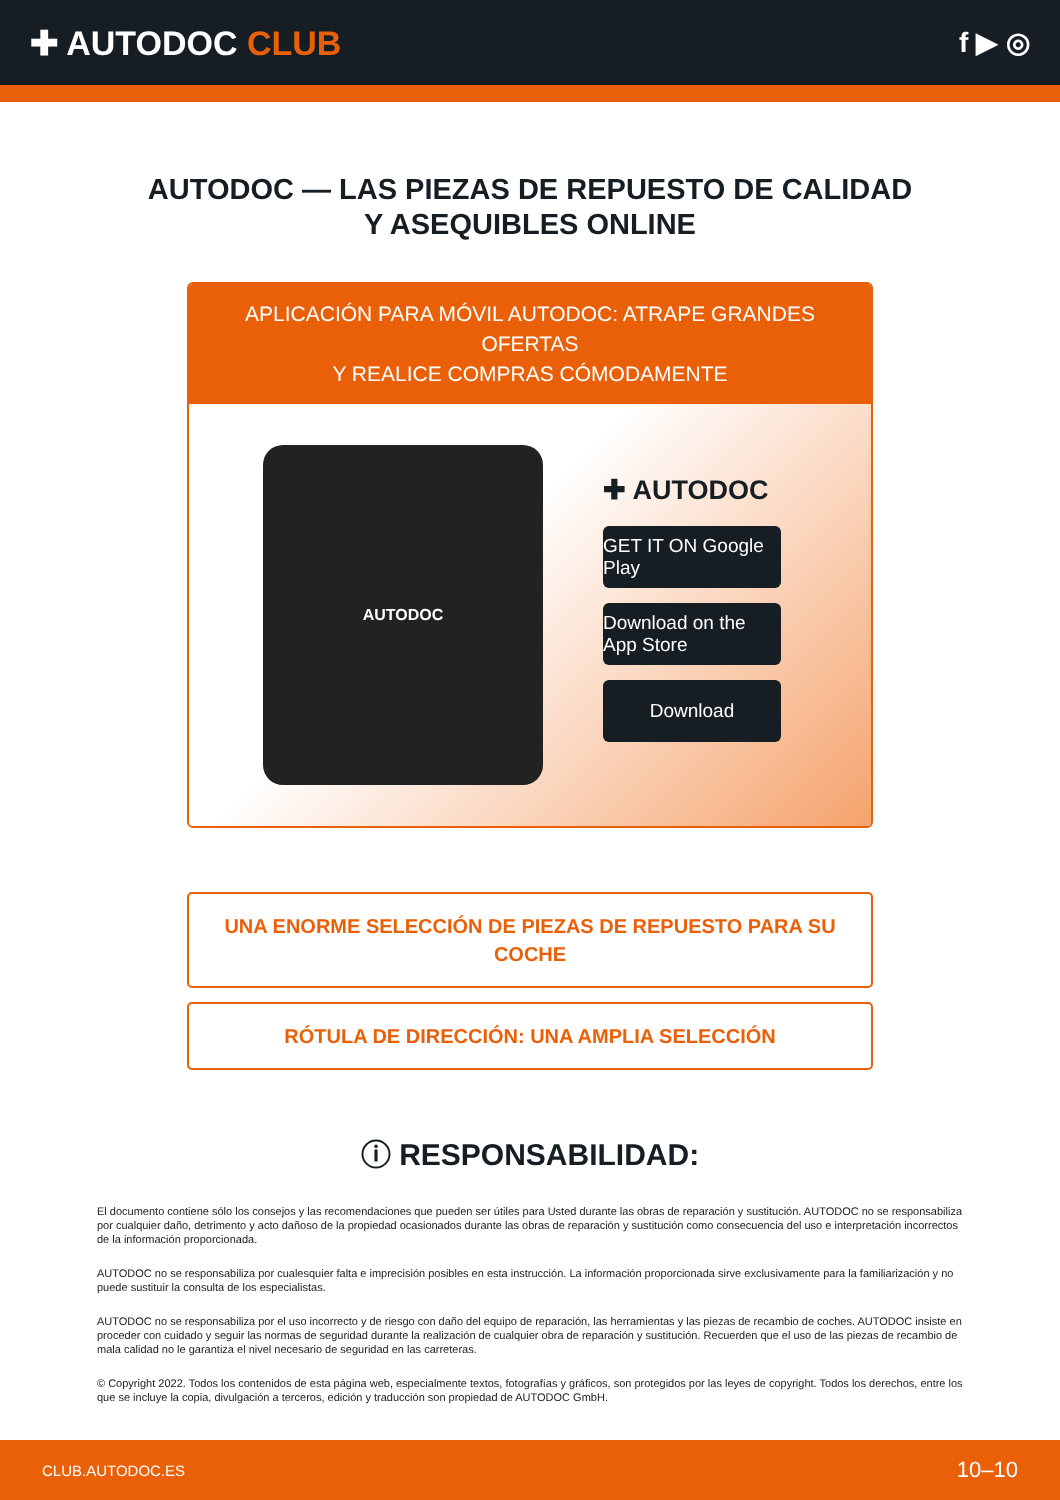✚ AUTODOC CLUB
f ▶ ◎
AUTODOC — LAS PIEZAS DE REPUESTO DE CALIDAD
Y ASEQUIBLES ONLINE
APLICACIÓN PARA MÓVIL AUTODOC: ATRAPE GRANDES OFERTAS
Y REALICE COMPRAS CÓMODAMENTE
AUTODOC
✚ AUTODOC
GET IT ON Google Play
Download on the App Store
Download
UNA ENORME SELECCIÓN DE PIEZAS DE REPUESTO PARA SU COCHE
RÓTULA DE DIRECCIÓN: UNA AMPLIA SELECCIÓN
ⓘ RESPONSABILIDAD:
El documento contiene sólo los consejos y las recomendaciones que pueden ser útiles para Usted durante las obras de reparación y sustitución. AUTODOC no se responsabiliza por cualquier daño, detrimento y acto dañoso de la propiedad ocasionados durante las obras de reparación y sustitución como consecuencia del uso e interpretación incorrectos de la información proporcionada.
AUTODOC no se responsabiliza por cualesquier falta e imprecisión posibles en esta instrucción. La información proporcionada sirve exclusivamente para la familiarización y no puede sustituir la consulta de los especialistas.
AUTODOC no se responsabiliza por el uso incorrecto y de riesgo con daño del equipo de reparación, las herramientas y las piezas de recambio de coches. AUTODOC insiste en proceder con cuidado y seguir las normas de seguridad durante la realización de cualquier obra de reparación y sustitución. Recuerden que el uso de las piezas de recambio de mala calidad no le garantiza el nivel necesario de seguridad en las carreteras.
© Copyright 2022. Todos los contenidos de esta página web, especialmente textos, fotografías y gráficos, son protegidos por las leyes de copyright. Todos los derechos, entre los que se incluye la copia, divulgación a terceros, edición y traducción son propiedad de AUTODOC GmbH.
CLUB.AUTODOC.ES 10–10